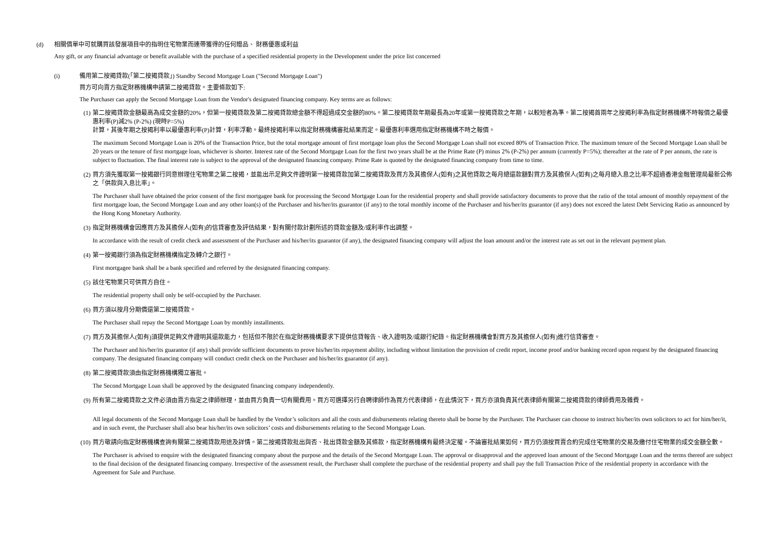(d) 相關價單中可就購買該發展項目中的指明住宅物業而連帶獲得的任何贈品、 財務優惠或利益
Any gift, or any financial advantage or benefit available with the purchase of a specified residential property in the Development under the price list concerned
(i) 備用第二按揭貸款(「第二按揭貸款」) Standby Second Mortgage Loan ("Second Mortgage Loan")
買方可向賣方指定財務機構申請第二按揭貸款。主要條款如下:
The Purchaser can apply the Second Mortgage Loan from the Vendor's designated financing company. Key terms are as follows:
(1) 第二按揭貸款金額最高為成交金額的20%，但第一按揭貸款及第二按揭貸款總金額不得超過成交金額的80%。第二按揭貸款年期最長為20年或第一按揭貸款之年期，以較短者為準。第二按揭首兩年之按揭利率為指定財務機構不時報價之最優惠利率(P)減2% (P-2%) (現時P=5%)
計算，其後年期之按揭利率以最優惠利率(P)計算，利率浮動。最終按揭利率以指定財務機構審批結果而定。最優惠利率選用指定財務機構不時之報價。
The maximum Second Mortgage Loan is 20% of the Transaction Price, but the total mortgage amount of first mortgage loan plus the Second Mortgage Loan shall not exceed 80% of Transaction Price. The maximum tenure of the Second Mortgage Loan shall be 20 years or the tenure of first mortgage loan, whichever is shorter. Interest rate of the Second Mortgage Loan for the first two years shall be at the Prime Rate (P) minus 2% (P-2%) per annum (currently P=5%); thereafter at the rate of P per annum, the rate is subject to fluctuation. The final interest rate is subject to the approval of the designated financing company. Prime Rate is quoted by the designated financing company from time to time.
(2) 買方須先獲取第一按揭銀行同意辦理住宅物業之第二按揭，並能出示足夠文件證明第一按揭貸款加第二按揭貸款及買方及其擔保人(如有)之其他貸款之每月總還款額對買方及其擔保人(如有)之每月總入息之比率不超過香港金融管理局最新公佈之「供款與入息比率」。
The Purchaser shall have obtained the prior consent of the first mortgagee bank for processing the Second Mortgage Loan for the residential property and shall provide satisfactory documents to prove that the ratio of the total amount of monthly repayment of the first mortgage loan, the Second Mortgage Loan and any other loan(s) of the Purchaser and his/her/its guarantor (if any) to the total monthly income of the Purchaser and his/her/its guarantor (if any) does not exceed the latest Debt Servicing Ratio as announced by the Hong Kong Monetary Authority.
(3) 指定財務機構會因應買方及其擔保人(如有)的信貸審查及評估結果，對有關付款計劃所述的貸款金額及/或利率作出調整。
In accordance with the result of credit check and assessment of the Purchaser and his/her/its guarantor (if any), the designated financing company will adjust the loan amount and/or the interest rate as set out in the relevant payment plan.
(4) 第一按揭銀行須為指定財務機構指定及轉介之銀行。
First mortgagee bank shall be a bank specified and referred by the designated financing company.
(5) 該住宅物業只可供買方自住。
The residential property shall only be self-occupied by the Purchaser.
(6) 買方須以按月分期償還第二按揭貸款。
The Purchaser shall repay the Second Mortgage Loan by monthly installments.
(7) 買方及其擔保人(如有)須提供足夠文件證明其還款能力，包括但不限於在指定財務機構要求下提供信貸報告、收入證明及/或銀行紀錄。指定財務機構會對買方及其擔保人(如有)進行信貸審查。
The Purchaser and his/her/its guarantor (if any) shall provide sufficient documents to prove his/her/its repayment ability, including without limitation the provision of credit report, income proof and/or banking record upon request by the designated financing company. The designated financing company will conduct credit check on the Purchaser and his/her/its guarantor (if any).
(8) 第二按揭貸款須由指定財務機構獨立審批。
The Second Mortgage Loan shall be approved by the designated financing company independently.
(9) 所有第二按揭貸款之文件必須由賣方指定之律師辦理，並由買方負責一切有關費用。買方可選擇另行自聘律師作為買方代表律師，在此情況下，買方亦須負責其代表律師有關第二按揭貸款的律師費用及雜費。
All legal documents of the Second Mortgage Loan shall be handled by the Vendor’s solicitors and all the costs and disbursements relating thereto shall be borne by the Purchaser. The Purchaser can choose to instruct his/her/its own solicitors to act for him/her/it, and in such event, the Purchaser shall also bear his/her/its own solicitors’ costs and disbursements relating to the Second Mortgage Loan.
(10)
買方敬請向指定財務機構查詢有關第二按揭貸款用途及詳情。第二按揭貸款批出與否、批出貸款金額及其條款，指定財務機構有最終決定權。不論審批結果如何，買方仍須按買賣合約完成住宅物業的交易及繳付住宅物業的成交金額全數。
The Purchaser is advised to enquire with the designated financing company about the purpose and the details of the Second Mortgage Loan. The approval or disapproval and the approved loan amount of the Second Mortgage Loan and the terms thereof are subject to the final decision of the designated financing company. Irrespective of the assessment result, the Purchaser shall complete the purchase of the residential property and shall pay the full Transaction Price of the residential property in accordance with the Agreement for Sale and Purchase.